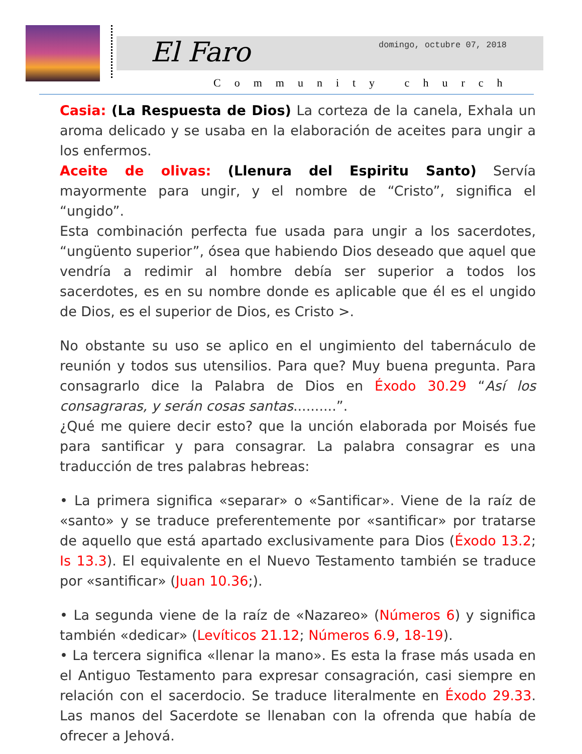El Faro domingo, octubre 07, 2018
Community church
Casia: (La Respuesta de Dios) La corteza de la canela, Exhala un aroma delicado y se usaba en la elaboración de aceites para ungir a los enfermos.
Aceite de olivas: (Llenura del Espiritu Santo) Servía mayormente para ungir, y el nombre de “Cristo”, significa el “ungido”.
Esta combinación perfecta fue usada para ungir a los sacerdotes, “ungüento superior”, ósea que habiendo Dios deseado que aquel que vendría a redimir al hombre debía ser superior a todos los sacerdotes, es en su nombre donde es aplicable que él es el ungido de Dios, es el superior de Dios, es Cristo >.
No obstante su uso se aplico en el ungimiento del tabernáculo de reunión y todos sus utensilios. Para que? Muy buena pregunta. Para consagrarlo dice la Palabra de Dios en Éxodo 30.29 “Así los consagraras, y serán cosas santas..........”.
¿Qué me quiere decir esto? que la unción elaborada por Moisés fue para santificar y para consagrar. La palabra consagrar es una traducción de tres palabras hebreas:
• La primera significa «separar» o «Santificar». Viene de la raíz de «santo» y se traduce preferentemente por «santificar» por tratarse de aquello que está apartado exclusivamente para Dios (Éxodo 13.2; Is 13.3). El equivalente en el Nuevo Testamento también se traduce por «santificar» (Juan 10.36;).
• La segunda viene de la raíz de «Nazareo» (Números 6) y significa también «dedicar» (Levíticos 21.12; Números 6.9, 18-19).
• La tercera significa «llenar la mano». Es esta la frase más usada en el Antiguo Testamento para expresar consagración, casi siempre en relación con el sacerdocio. Se traduce literalmente en Éxodo 29.33. Las manos del Sacerdote se llenaban con la ofrenda que había de ofrecer a Jehová.